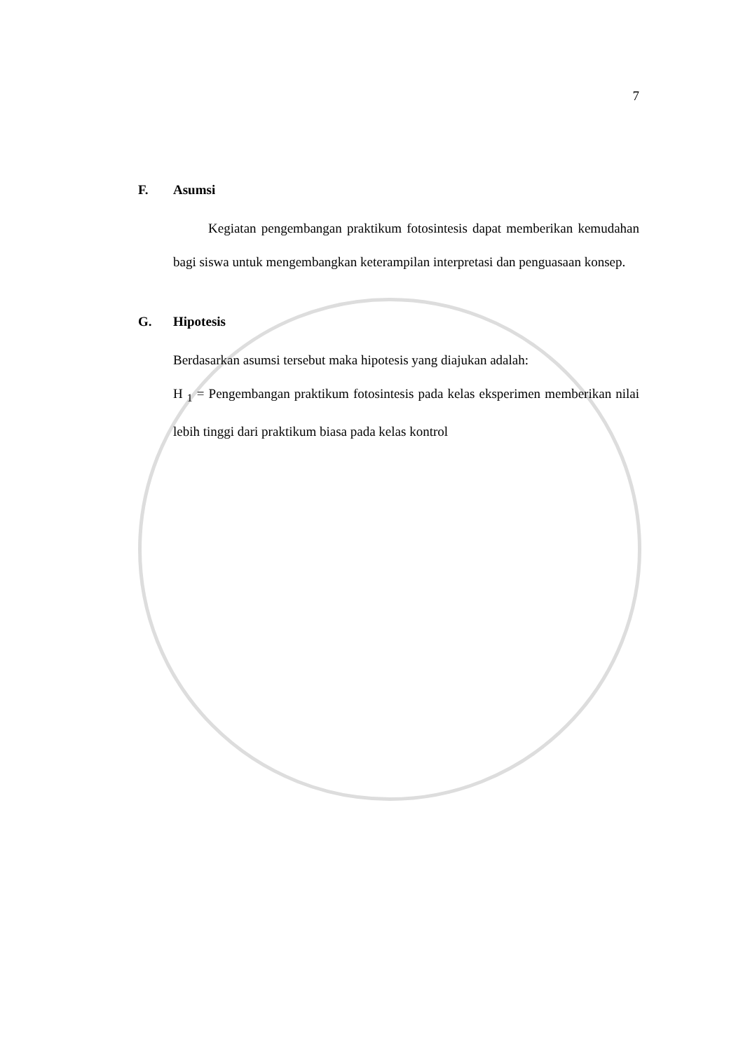7
F. Asumsi
Kegiatan pengembangan praktikum fotosintesis dapat memberikan kemudahan bagi siswa untuk mengembangkan keterampilan interpretasi dan penguasaan konsep.
G. Hipotesis
Berdasarkan asumsi tersebut maka hipotesis yang diajukan adalah:
H <sub>1</sub> = Pengembangan praktikum fotosintesis pada kelas eksperimen memberikan nilai lebih tinggi dari praktikum biasa pada kelas kontrol